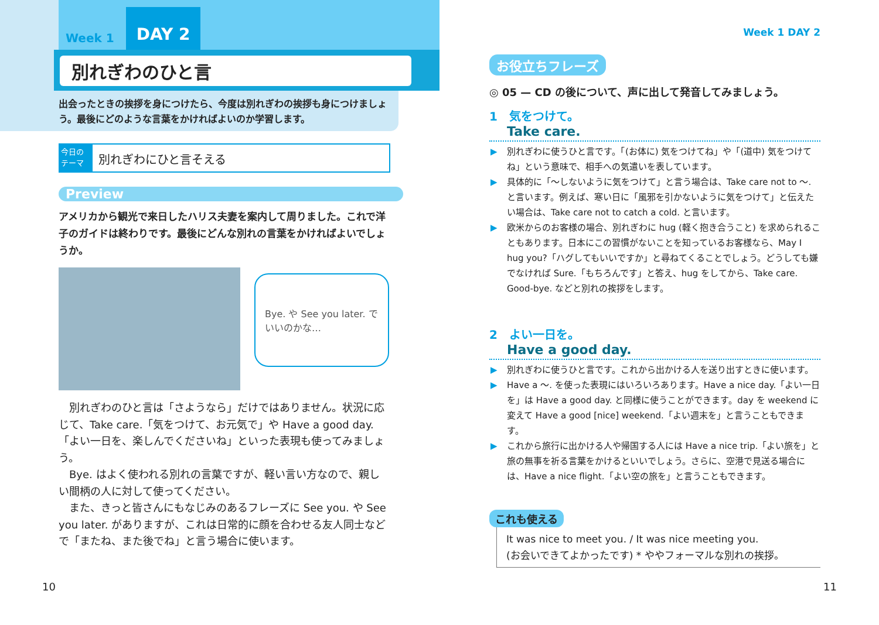Week 1 DAY 2
別れぎわのひと言
出会ったときの挨拶を身につけたら、今度は別れぎわの挨拶も身につけましょう。最後にどのような言葉をかければよいのか学習します。
今日の テーマ
別れぎわにひと言そえる
Preview
アメリカから観光で来日したハリス夫妻を案内して周りました。これで洋子のガイドは終わりです。最後にどんな別れの言葉をかければよいでしょうか。
Bye. や See you later. でいいのかな…
　別れぎわのひと言は「さようなら」だけではありません。状況に応じて、Take care.「気をつけて、お元気で」や Have a good day.「よい一日を、楽しんでくださいね」といった表現も使ってみましょう。
　Bye. はよく使われる別れの言葉ですが、軽い言い方なので、親しい間柄の人に対して使ってください。
　また、きっと皆さんにもなじみのあるフレーズに See you. や See you later. がありますが、これは日常的に顔を合わせる友人同士などで「またね、また後でね」と言う場合に使います。
10
Week 1 DAY 2
お役立ちフレーズ
◎ 05 — CD の後について、声に出して発音してみましょう。
1　気をつけて。
Take care.
▶ 別れぎわに使うひと言です。「(お体に) 気をつけてね」や「(道中) 気をつけてね」という意味で、相手への気遣いを表しています。
▶ 具体的に「〜しないように気をつけて」と言う場合は、Take care not to 〜. と言います。例えば、寒い日に「風邪を引かないように気をつけて」と伝えたい場合は、Take care not to catch a cold. と言います。
▶ 欧米からのお客様の場合、別れぎわに hug (軽く抱き合うこと) を求められることもあります。日本にこの習慣がないことを知っているお客様なら、May I hug you?「ハグしてもいいですか」と尋ねてくることでしょう。どうしても嫌でなければ Sure.「もちろんです」と答え、hug をしてから、Take care. Good-bye. などと別れの挨拶をします。
2　よい一日を。
Have a good day.
▶ 別れぎわに使うひと言です。これから出かける人を送り出すときに使います。
▶ Have a 〜. を使った表現にはいろいろあります。Have a nice day.「よい一日を」は Have a good day. と同様に使うことができます。day を weekend に変えて Have a good [nice] weekend.「よい週末を」と言うこともできます。
▶ これから旅行に出かける人や帰国する人には Have a nice trip.「よい旅を」と旅の無事を祈る言葉をかけるといいでしょう。さらに、空港で見送る場合には、Have a nice flight.「よい空の旅を」と言うこともできます。
これも使える
It was nice to meet you. / It was nice meeting you.
(お会いできてよかったです) * ややフォーマルな別れの挨拶。
11